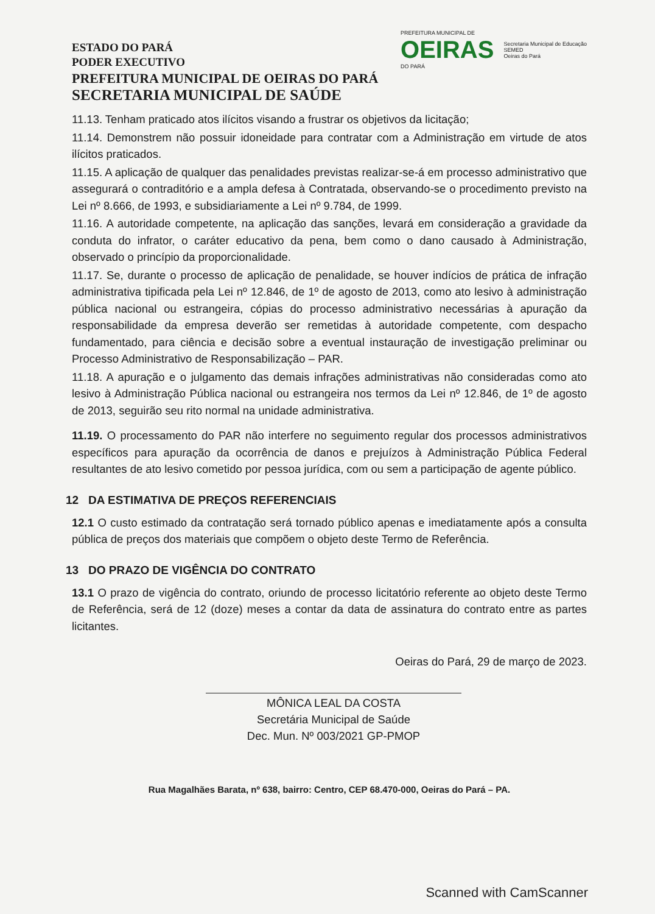ESTADO DO PARÁ
PODER EXECUTIVO
PREFEITURA MUNICIPAL DE
OEIRAS
DO PARÁ
Secretaria Municipal de Educação
SEMED
Oeiras do Pará
PREFEITURA MUNICIPAL DE OEIRAS DO PARÁ
SECRETARIA MUNICIPAL DE SAÚDE
11.13. Tenham praticado atos ilícitos visando a frustrar os objetivos da licitação;
11.14. Demonstrem não possuir idoneidade para contratar com a Administração em virtude de atos ilícitos praticados.
11.15. A aplicação de qualquer das penalidades previstas realizar-se-á em processo administrativo que assegurará o contraditório e a ampla defesa à Contratada, observando-se o procedimento previsto na Lei nº 8.666, de 1993, e subsidiariamente a Lei nº 9.784, de 1999.
11.16. A autoridade competente, na aplicação das sanções, levará em consideração a gravidade da conduta do infrator, o caráter educativo da pena, bem como o dano causado à Administração, observado o princípio da proporcionalidade.
11.17. Se, durante o processo de aplicação de penalidade, se houver indícios de prática de infração administrativa tipificada pela Lei nº 12.846, de 1º de agosto de 2013, como ato lesivo à administração pública nacional ou estrangeira, cópias do processo administrativo necessárias à apuração da responsabilidade da empresa deverão ser remetidas à autoridade competente, com despacho fundamentado, para ciência e decisão sobre a eventual instauração de investigação preliminar ou Processo Administrativo de Responsabilização – PAR.
11.18. A apuração e o julgamento das demais infrações administrativas não consideradas como ato lesivo à Administração Pública nacional ou estrangeira nos termos da Lei nº 12.846, de 1º de agosto de 2013, seguirão seu rito normal na unidade administrativa.
11.19. O processamento do PAR não interfere no seguimento regular dos processos administrativos específicos para apuração da ocorrência de danos e prejuízos à Administração Pública Federal resultantes de ato lesivo cometido por pessoa jurídica, com ou sem a participação de agente público.
12 DA ESTIMATIVA DE PREÇOS REFERENCIAIS
12.1 O custo estimado da contratação será tornado público apenas e imediatamente após a consulta pública de preços dos materiais que compõem o objeto deste Termo de Referência.
13 DO PRAZO DE VIGÊNCIA DO CONTRATO
13.1 O prazo de vigência do contrato, oriundo de processo licitatório referente ao objeto deste Termo de Referência, será de 12 (doze) meses a contar da data de assinatura do contrato entre as partes licitantes.
Oeiras do Pará, 29 de março de 2023.
MÔNICA LEAL DA COSTA
Secretária Municipal de Saúde
Dec. Mun. Nº 003/2021 GP-PMOP
Rua Magalhães Barata, nº 638, bairro: Centro, CEP 68.470-000, Oeiras do Pará – PA.
Scanned with CamScanner